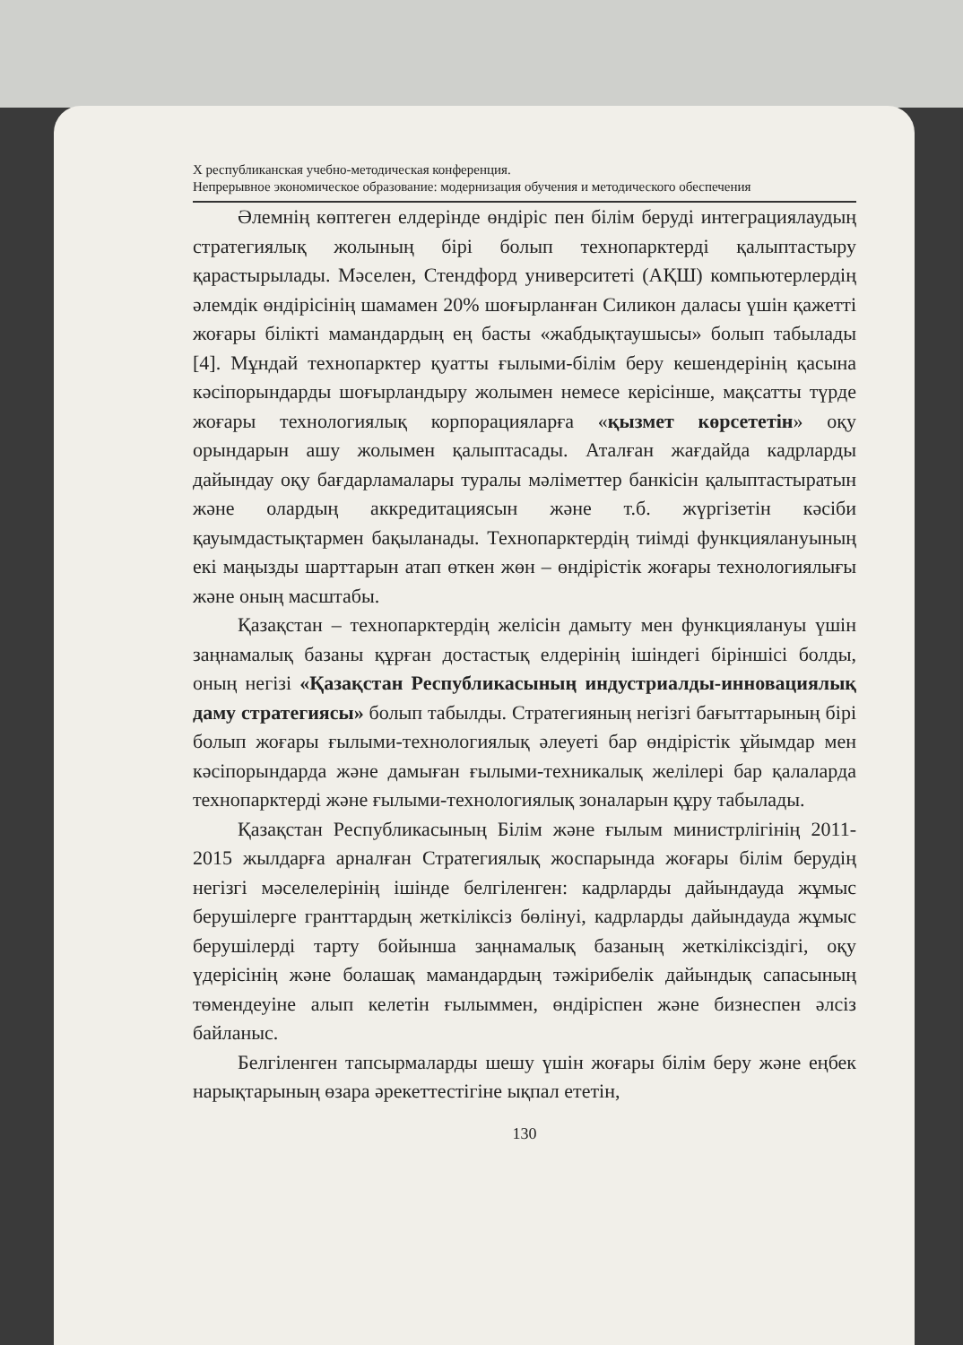X республиканская учебно-методическая конференция.
Непрерывное экономическое образование: модернизация обучения и методического обеспечения
Әлемнің көптеген елдерінде өндіріс пен білім беруді интеграциялаудың стратегиялық жолының бірі болып технопарктерді қалыптастыру қарастырылады. Мәселен, Стендфорд университеті (АҚШ) компьютерлердің әлемдік өндірісінің шамамен 20% шоғырланған Силикон даласы үшін қажетті жоғары білікті мамандардың ең басты «жабдықтаушысы» болып табылады [4]. Мұндай технопарктер қуатты ғылыми-білім беру кешендерінің қасына кәсіпорындарды шоғырландыру жолымен немесе керісінше, мақсатты түрде жоғары технологиялық корпорацияларға «қызмет көрсететін» оқу орындарын ашу жолымен қалыптасады. Аталған жағдайда кадрларды дайындау оқу бағдарламалары туралы мәліметтер банкісін қалыптастыратын және олардың аккредитациясын және т.б. жүргізетін кәсіби қауымдастықтармен бақыланады. Технопарктердің тиімді функциялануының екі маңызды шарттарын атап өткен жөн – өндірістік жоғары технологиялығы және оның масштабы.
Қазақстан – технопарктердің желісін дамыту мен функциялануы үшін заңнамалық базаны құрған достастық елдерінің ішіндегі біріншісі болды, оның негізі «Қазақстан Республикасының индустриалды-инновациялық даму стратегиясы» болып табылды. Стратегияның негізгі бағыттарының бірі болып жоғары ғылыми-технологиялық әлеуеті бар өндірістік ұйымдар мен кәсіпорындарда және дамыған ғылыми-техникалық желілері бар қалаларда технопарктерді және ғылыми-технологиялық зоналарын құру табылады.
Қазақстан Республикасының Білім және ғылым министрлігінің 2011-2015 жылдарға арналған Стратегиялық жоспарында жоғары білім берудің негізгі мәселелерінің ішінде белгіленген: кадрларды дайындауда жұмыс берушілерге гранттардың жеткіліксіз бөлінуі, кадрларды дайындауда жұмыс берушілерді тарту бойынша заңнамалық базаның жеткіліксіздігі, оқу үдерісінің және болашақ мамандардың тәжірибелік дайындық сапасының төмендеуіне алып келетін ғылыммен, өндіріспен және бизнеспен әлсіз байланыс.
Белгіленген тапсырмаларды шешу үшін жоғары білім беру және еңбек нарықтарының өзара әрекеттестігіне ықпал ететін,
130